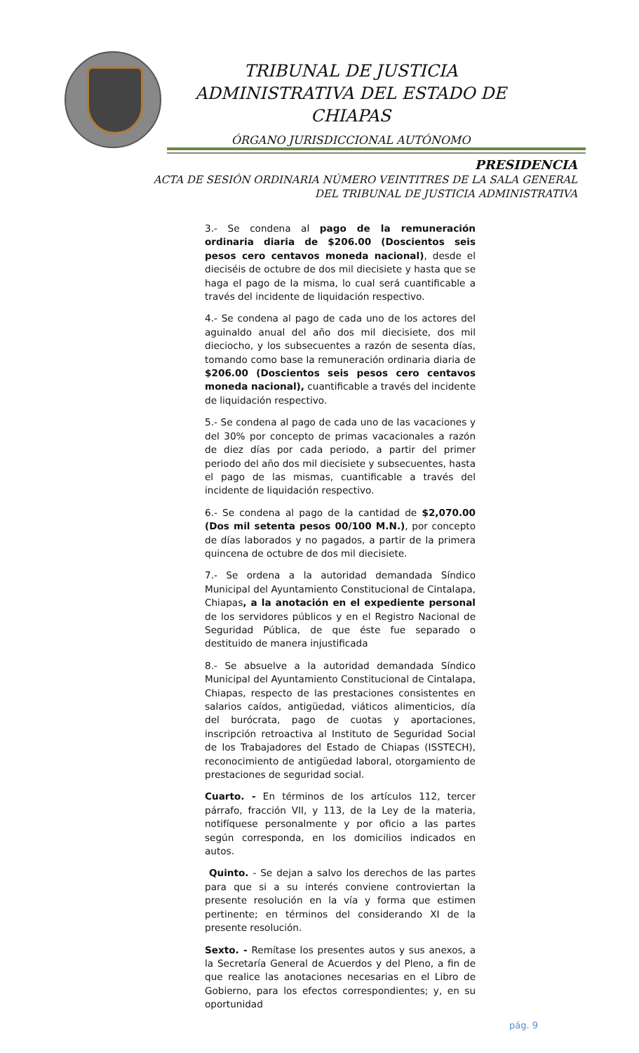TRIBUNAL DE JUSTICIA ADMINISTRATIVA DEL ESTADO DE CHIAPAS
ÓRGANO JURISDICCIONAL AUTÓNOMO
PRESIDENCIA
ACTA DE SESIÓN ORDINARIA NÚMERO VEINTITRES DE LA SALA GENERAL
DEL TRIBUNAL DE JUSTICIA ADMINISTRATIVA
3.- Se condena al pago de la remuneración ordinaria diaria de $206.00 (Doscientos seis pesos cero centavos moneda nacional), desde el dieciséis de octubre de dos mil diecisiete y hasta que se haga el pago de la misma, lo cual será cuantificable a través del incidente de liquidación respectivo.
4.- Se condena al pago de cada uno de los actores del aguinaldo anual del año dos mil diecisiete, dos mil dieciocho, y los subsecuentes a razón de sesenta días, tomando como base la remuneración ordinaria diaria de $206.00 (Doscientos seis pesos cero centavos moneda nacional), cuantificable a través del incidente de liquidación respectivo.
5.- Se condena al pago de cada uno de las vacaciones y del 30% por concepto de primas vacacionales a razón de diez días por cada periodo, a partir del primer periodo del año dos mil diecisiete y subsecuentes, hasta el pago de las mismas, cuantificable a través del incidente de liquidación respectivo.
6.- Se condena al pago de la cantidad de $2,070.00 (Dos mil setenta pesos 00/100 M.N.), por concepto de días laborados y no pagados, a partir de la primera quincena de octubre de dos mil diecisiete.
7.- Se ordena a la autoridad demandada Síndico Municipal del Ayuntamiento Constitucional de Cintalapa, Chiapas, a la anotación en el expediente personal de los servidores públicos y en el Registro Nacional de Seguridad Pública, de que éste fue separado o destituido de manera injustificada
8.- Se absuelve a la autoridad demandada Síndico Municipal del Ayuntamiento Constitucional de Cintalapa, Chiapas, respecto de las prestaciones consistentes en salarios caídos, antigüedad, viáticos alimenticios, día del burócrata, pago de cuotas y aportaciones, inscripción retroactiva al Instituto de Seguridad Social de los Trabajadores del Estado de Chiapas (ISSTECH), reconocimiento de antigüedad laboral, otorgamiento de prestaciones de seguridad social.
Cuarto. - En términos de los artículos 112, tercer párrafo, fracción VII, y 113, de la Ley de la materia, notifíquese personalmente y por oficio a las partes según corresponda, en los domicilios indicados en autos.
Quinto. - Se dejan a salvo los derechos de las partes para que si a su interés conviene controviertan la presente resolución en la vía y forma que estimen pertinente; en términos del considerando XI de la presente resolución.
Sexto. - Remítase los presentes autos y sus anexos, a la Secretaría General de Acuerdos y del Pleno, a fin de que realice las anotaciones necesarias en el Libro de Gobierno, para los efectos correspondientes; y, en su oportunidad
pág. 9